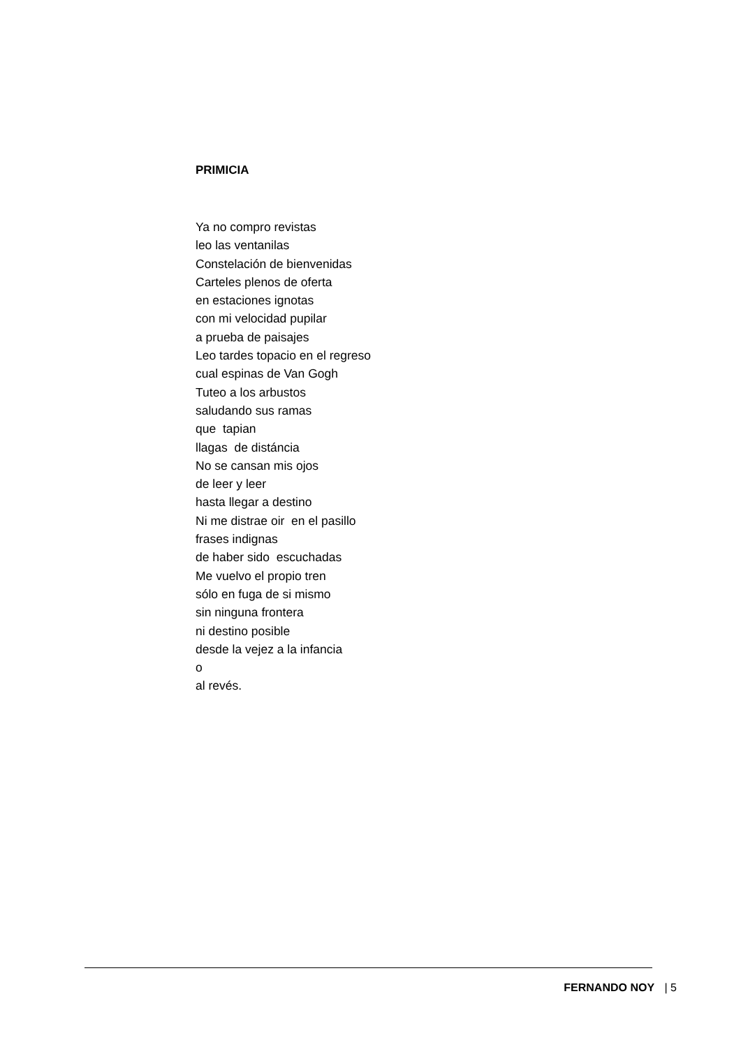PRIMICIA
Ya no compro revistas leo las ventanilas Constelación de bienvenidas Carteles plenos de oferta en estaciones ignotas con mi velocidad pupilar a prueba de paisajes Leo tardes topacio en el regreso cual espinas de Van Gogh Tuteo a los arbustos saludando sus ramas que tapian llagas de distáncia No se cansan mis ojos de leer y leer hasta llegar a destino Ni me distrae oir en el pasillo frases indignas de haber sido escuchadas Me vuelvo el propio tren sólo en fuga de si mismo sin ninguna frontera ni destino posible desde la vejez a la infancia o al revés.
FERNANDO NOY | 5